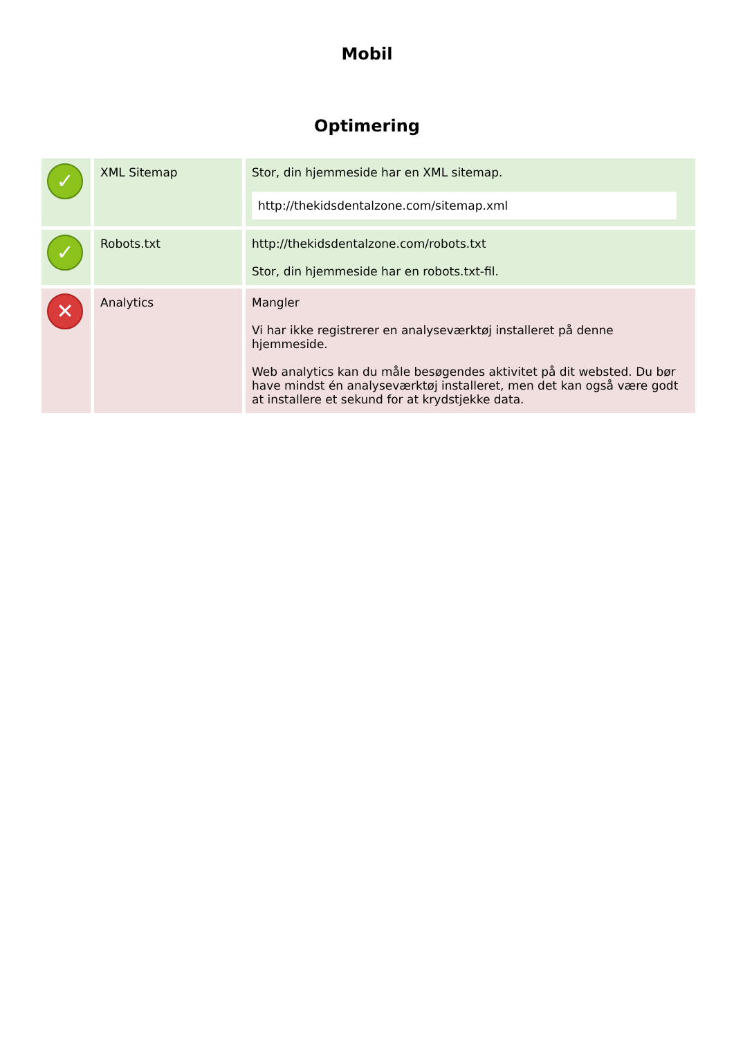Mobil
Optimering
| ✓ | XML Sitemap | Stor, din hjemmeside har en XML sitemap. http://thekidsdentalzone.com/sitemap.xml |
| ✓ | Robots.txt | http://thekidsdentalzone.com/robots.txt Stor, din hjemmeside har en robots.txt-fil. |
| ✕ | Analytics | Mangler Vi har ikke registrerer en analyseværktøj installeret på denne hjemmeside. Web analytics kan du måle besøgendes aktivitet på dit websted. Du bør have mindst én analyseværktøj installeret, men det kan også være godt at installere et sekund for at krydstjekke data. |